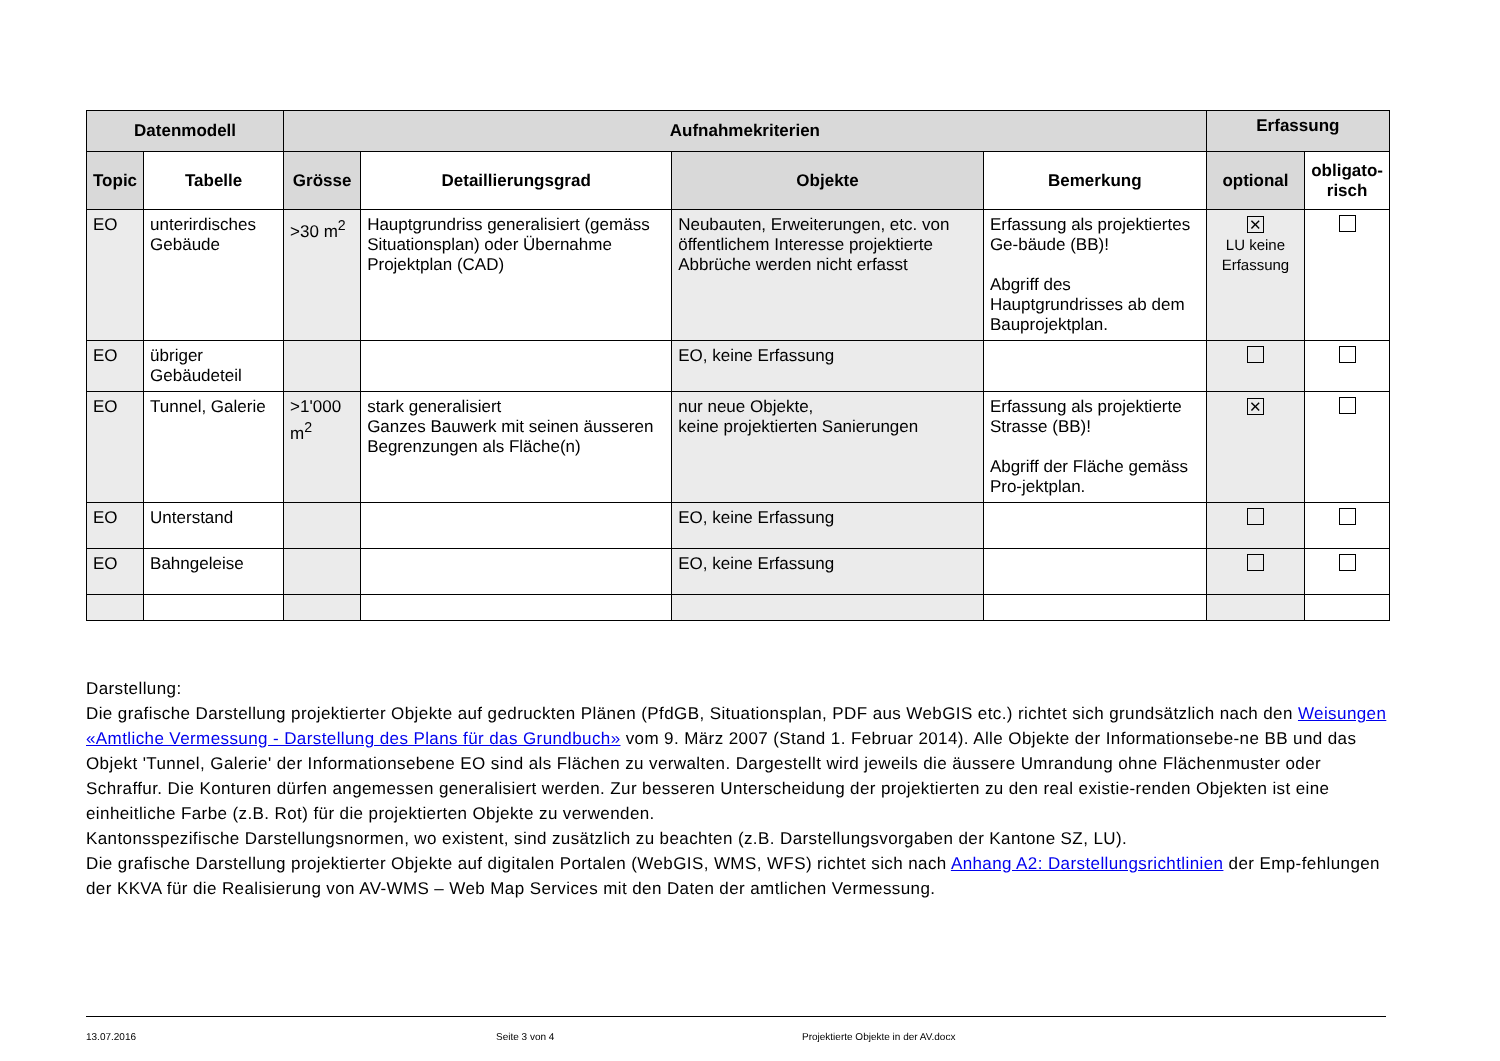| Datenmodell | | Aufnahmekriterien | | | | Erfassung | |
| --- | --- | --- | --- | --- | --- | --- | --- |
| Topic | Tabelle | Grösse | Detaillierungsgrad | Objekte | Bemerkung | optional | obligato- risch |
| EO | unterirdisches Gebäude | >30 m<sup>2</sup> | Hauptgrundriss generalisiert (gemäss Situationsplan) oder Übernahme Projektplan (CAD) | Neubauten, Erweiterungen, etc. von öffentlichem Interesse projektierte Abbrüche werden nicht erfasst | Erfassung als projektiertes Ge-bäude (BB)! Abgriff des Hauptgrundrisses ab dem Bauprojektplan. | ✕ LU keine Erfassung | |
| EO | übriger Gebäudeteil | | | EO, keine Erfassung | | | |
| EO | Tunnel, Galerie | >1'000 m<sup>2</sup> | stark generalisiert Ganzes Bauwerk mit seinen äusseren Begrenzungen als Fläche(n) | nur neue Objekte, keine projektierten Sanierungen | Erfassung als projektierte Strasse (BB)! Abgriff der Fläche gemäss Pro-jektplan. | ✕ | |
| EO | Unterstand | | | EO, keine Erfassung | | | |
| EO | Bahngeleise | | | EO, keine Erfassung | | | |
Darstellung:
Die grafische Darstellung projektierter Objekte auf gedruckten Plänen (PfdGB, Situationsplan, PDF aus WebGIS etc.) richtet sich grundsätzlich nach den Weisungen «Amtliche Vermessung - Darstellung des Plans für das Grundbuch» vom 9. März 2007 (Stand 1. Februar 2014). Alle Objekte der Informationsebe-ne BB und das Objekt 'Tunnel, Galerie' der Informationsebene EO sind als Flächen zu verwalten. Dargestellt wird jeweils die äussere Umrandung ohne Flächenmuster oder Schraffur. Die Konturen dürfen angemessen generalisiert werden. Zur besseren Unterscheidung der projektierten zu den real existie-renden Objekten ist eine einheitliche Farbe (z.B. Rot) für die projektierten Objekte zu verwenden.
Kantonsspezifische Darstellungsnormen, wo existent, sind zusätzlich zu beachten (z.B. Darstellungsvorgaben der Kantone SZ, LU).
Die grafische Darstellung projektierter Objekte auf digitalen Portalen (WebGIS, WMS, WFS) richtet sich nach Anhang A2: Darstellungsrichtlinien der Emp-fehlungen der KKVA für die Realisierung von AV-WMS – Web Map Services mit den Daten der amtlichen Vermessung.
13.07.2016 Seite 3 von 4 Projektierte Objekte in der AV.docx